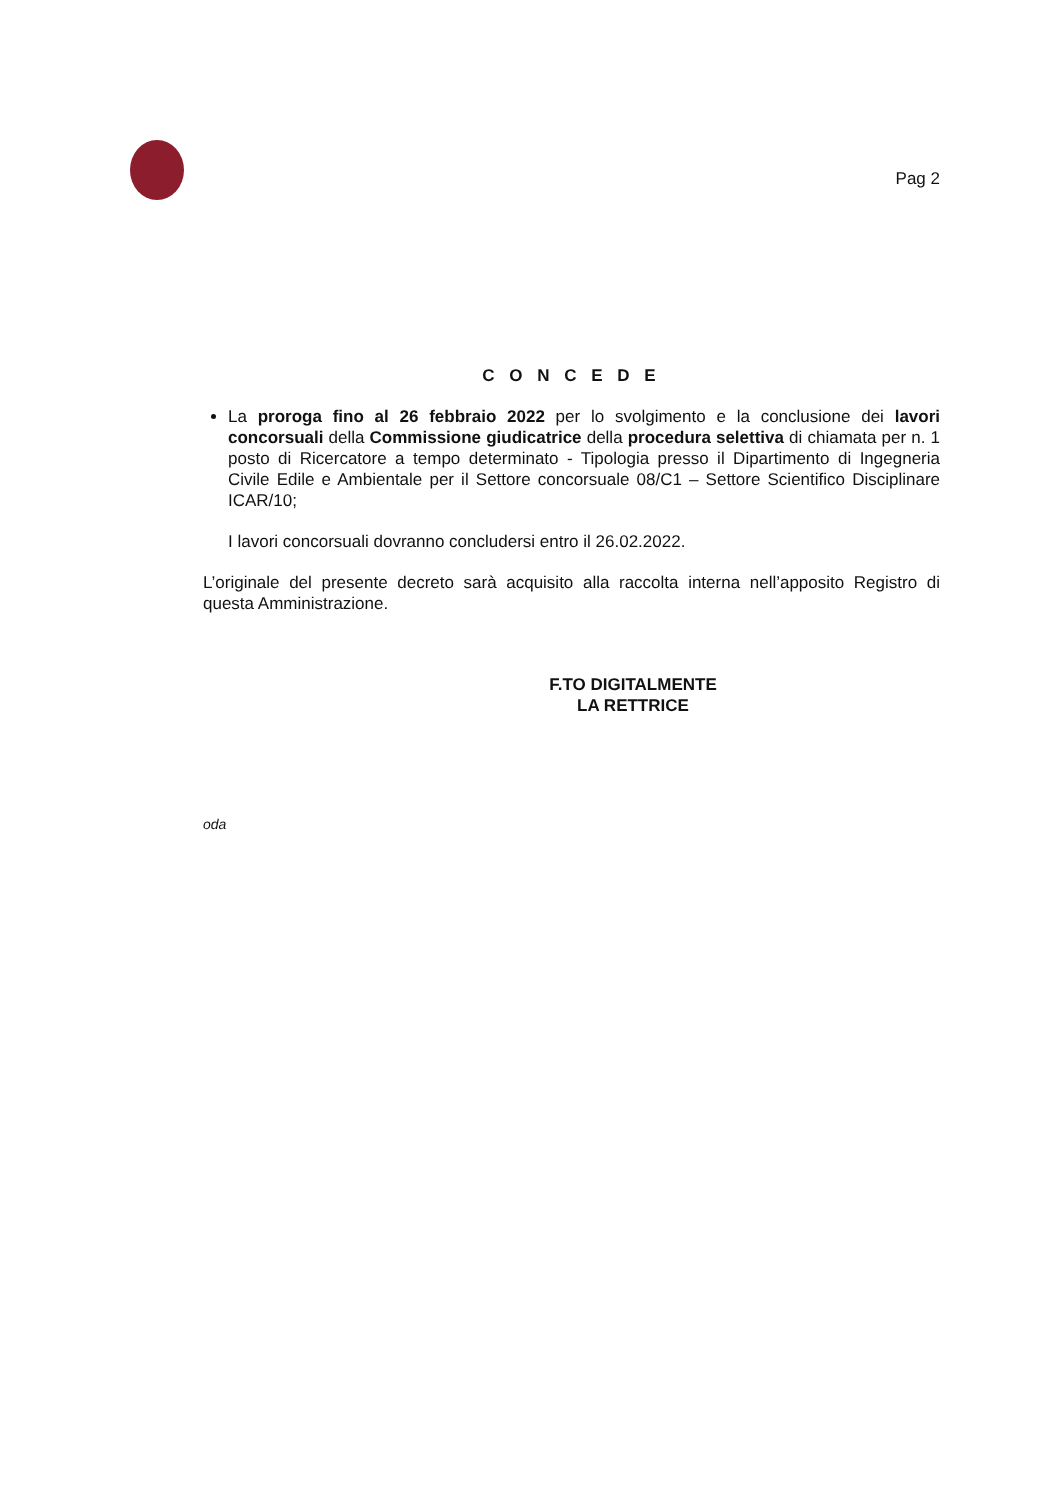Pag 2
C O N C E D E
La proroga fino al 26 febbraio 2022 per lo svolgimento e la conclusione dei lavori concorsuali della Commissione giudicatrice della procedura selettiva di chiamata per n. 1 posto di Ricercatore a tempo determinato - Tipologia presso il Dipartimento di Ingegneria Civile Edile e Ambientale per il Settore concorsuale 08/C1 – Settore Scientifico Disciplinare ICAR/10;
I lavori concorsuali dovranno concludersi entro il 26.02.2022.
L’originale del presente decreto sarà acquisito alla raccolta interna nell’apposito Registro di questa Amministrazione.
F.TO DIGITALMENTE
LA RETTRICE
oda